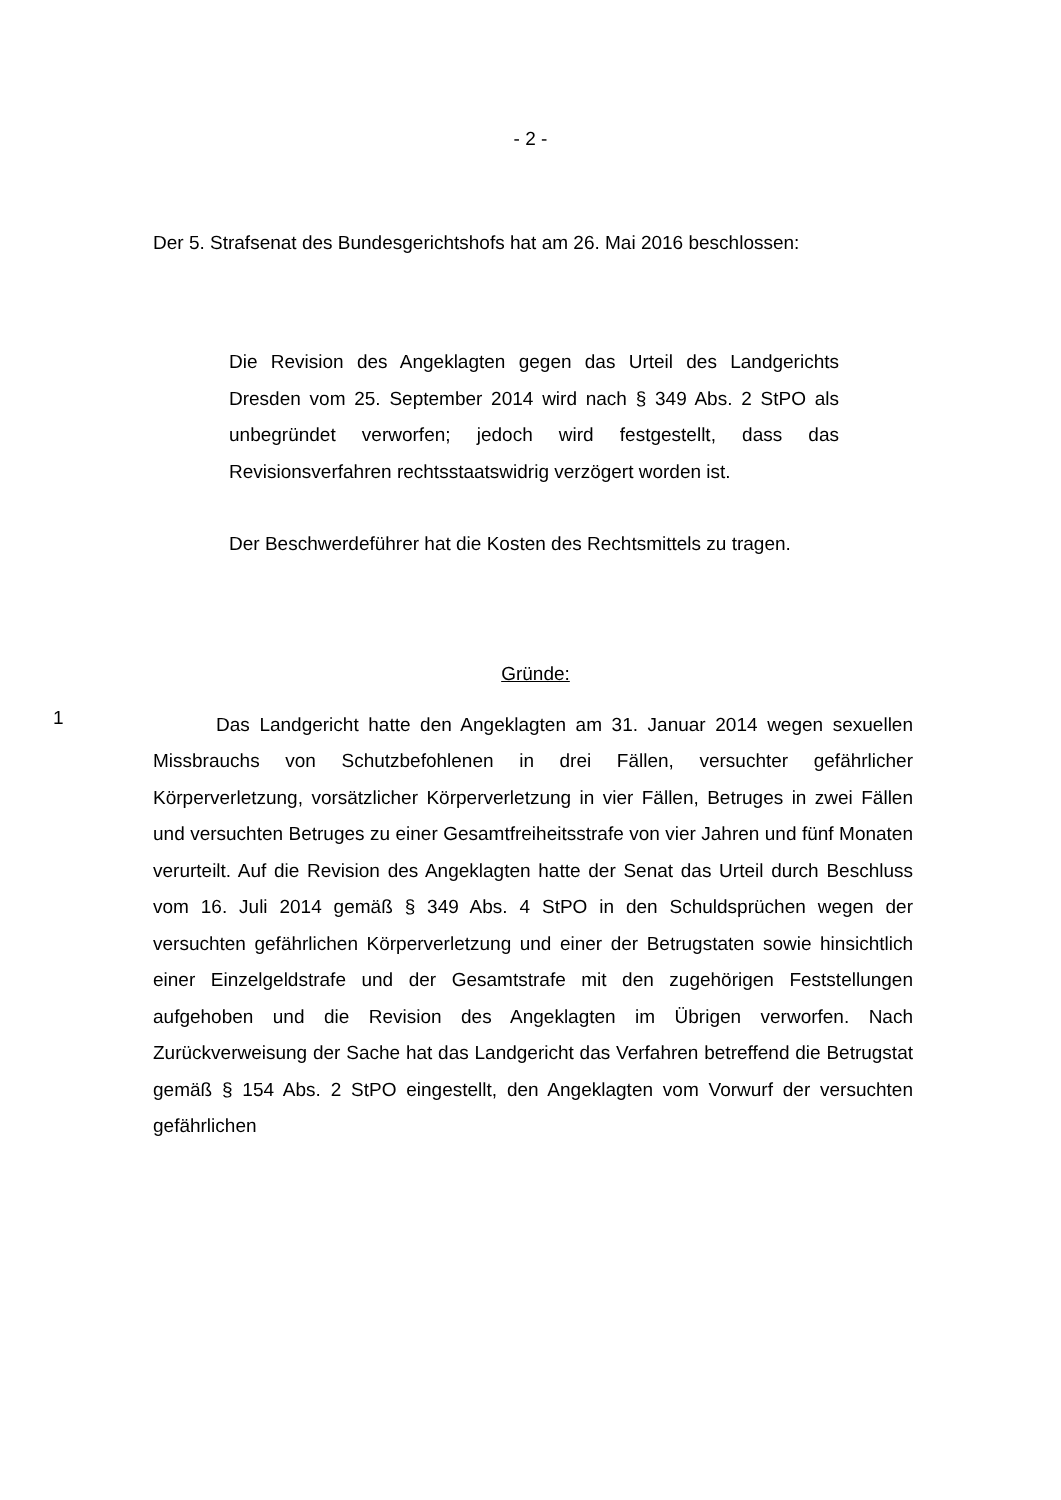- 2 -
Der 5. Strafsenat des Bundesgerichtshofs hat am 26. Mai 2016 beschlossen:
Die Revision des Angeklagten gegen das Urteil des Landgerichts Dresden vom 25. September 2014 wird nach § 349 Abs. 2 StPO als unbegründet verworfen; jedoch wird festgestellt, dass das Revisionsverfahren rechtsstaatswidrig verzögert worden ist.
Der Beschwerdeführer hat die Kosten des Rechtsmittels zu tragen.
Gründe:
1
Das Landgericht hatte den Angeklagten am 31. Januar 2014 wegen sexuellen Missbrauchs von Schutzbefohlenen in drei Fällen, versuchter gefährlicher Körperverletzung, vorsätzlicher Körperverletzung in vier Fällen, Betruges in zwei Fällen und versuchten Betruges zu einer Gesamtfreiheitsstrafe von vier Jahren und fünf Monaten verurteilt. Auf die Revision des Angeklagten hatte der Senat das Urteil durch Beschluss vom 16. Juli 2014 gemäß § 349 Abs. 4 StPO in den Schuldsprüchen wegen der versuchten gefährlichen Körperverletzung und einer der Betrugstaten sowie hinsichtlich einer Einzelgeldstrafe und der Gesamtstrafe mit den zugehörigen Feststellungen aufgehoben und die Revision des Angeklagten im Übrigen verworfen. Nach Zurückverweisung der Sache hat das Landgericht das Verfahren betreffend die Betrugstat gemäß § 154 Abs. 2 StPO eingestellt, den Angeklagten vom Vorwurf der versuchten gefährlichen